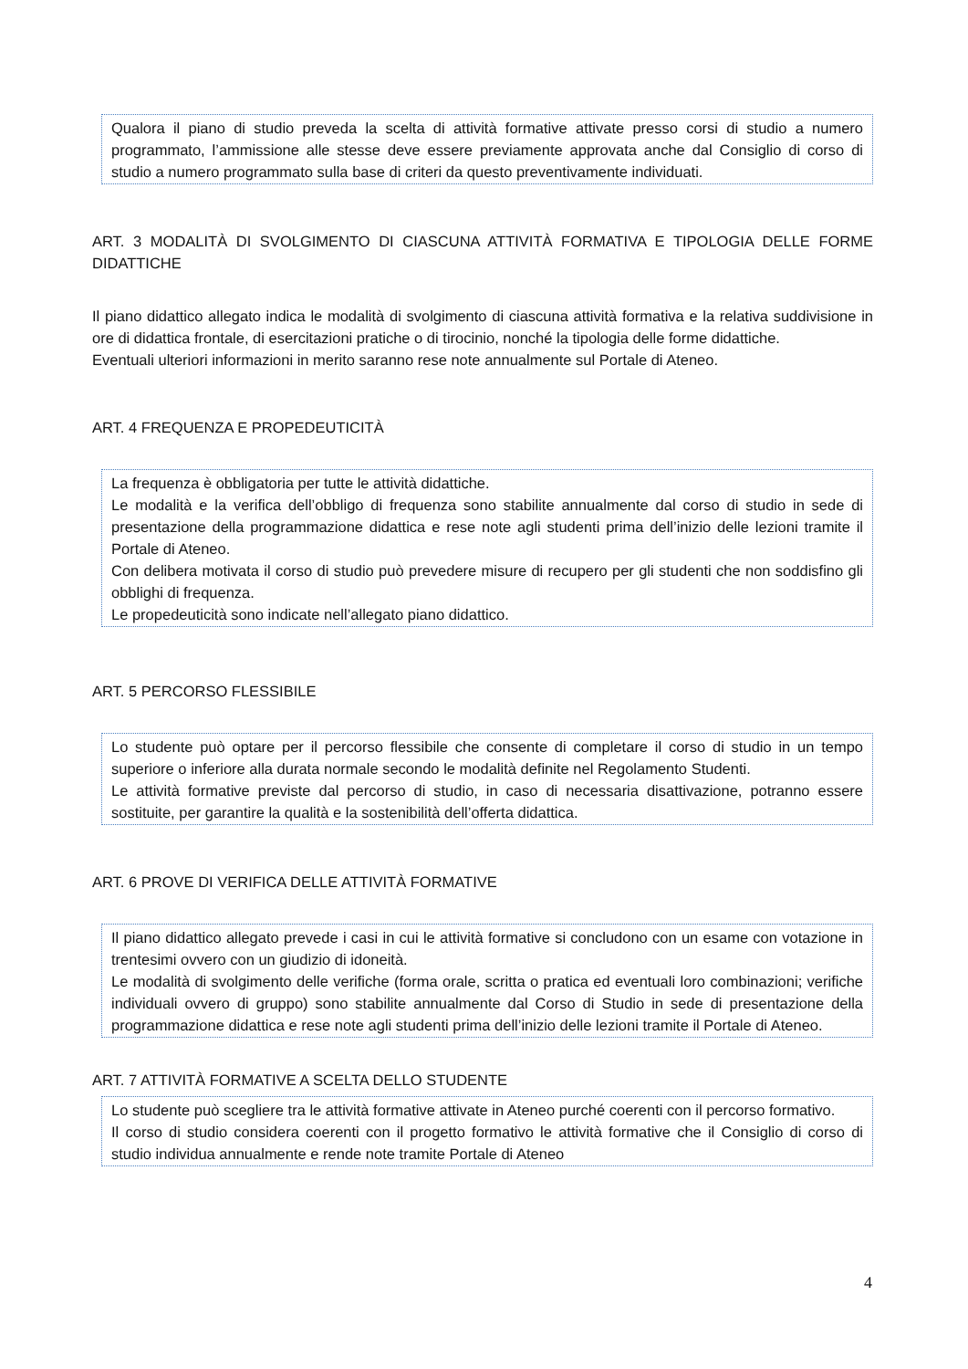Qualora il piano di studio preveda la scelta di attività formative attivate presso corsi di studio a numero programmato, l’ammissione alle stesse deve essere previamente approvata anche dal Consiglio di corso di studio a numero programmato sulla base di criteri da questo preventivamente individuati.
ART. 3 MODALITÀ DI SVOLGIMENTO DI CIASCUNA ATTIVITÀ FORMATIVA E TIPOLOGIA DELLE FORME DIDATTICHE
Il piano didattico allegato indica le modalità di svolgimento di ciascuna attività formativa e la relativa suddivisione in ore di didattica frontale, di esercitazioni pratiche o di tirocinio, nonché la tipologia delle forme didattiche.
Eventuali ulteriori informazioni in merito saranno rese note annualmente sul Portale di Ateneo.
ART. 4 FREQUENZA E PROPEDEUTICITÀ
La frequenza è obbligatoria per tutte le attività didattiche.
Le modalità e la verifica dell’obbligo di frequenza sono stabilite annualmente dal corso di studio in sede di presentazione della programmazione didattica e rese note agli studenti prima dell’inizio delle lezioni tramite il Portale di Ateneo.
Con delibera motivata il corso di studio può prevedere misure di recupero per gli studenti che non soddisfino gli obblighi di frequenza.
Le propedeuticità sono indicate nell’allegato piano didattico.
ART. 5 PERCORSO FLESSIBILE
Lo studente può optare per il percorso flessibile che consente di completare il corso di studio in un tempo superiore o inferiore alla durata normale secondo le modalità definite nel Regolamento Studenti.
Le attività formative previste dal percorso di studio, in caso di necessaria disattivazione, potranno essere sostituite, per garantire la qualità e la sostenibilità dell’offerta didattica.
ART. 6 PROVE DI VERIFICA DELLE ATTIVITÀ FORMATIVE
Il piano didattico allegato prevede i casi in cui le attività formative si concludono con un esame con votazione in trentesimi ovvero con un giudizio di idoneità.
Le modalità di svolgimento delle verifiche (forma orale, scritta o pratica ed eventuali loro combinazioni; verifiche individuali ovvero di gruppo) sono stabilite annualmente dal Corso di Studio in sede di presentazione della programmazione didattica e rese note agli studenti prima dell’inizio delle lezioni tramite il Portale di Ateneo.
ART. 7 ATTIVITÀ FORMATIVE A SCELTA DELLO STUDENTE
Lo studente può scegliere tra le attività formative attivate in Ateneo purché coerenti con il percorso formativo.
Il corso di studio considera coerenti con il progetto formativo le attività formative che il Consiglio di corso di studio individua annualmente e rende note tramite Portale di Ateneo
4